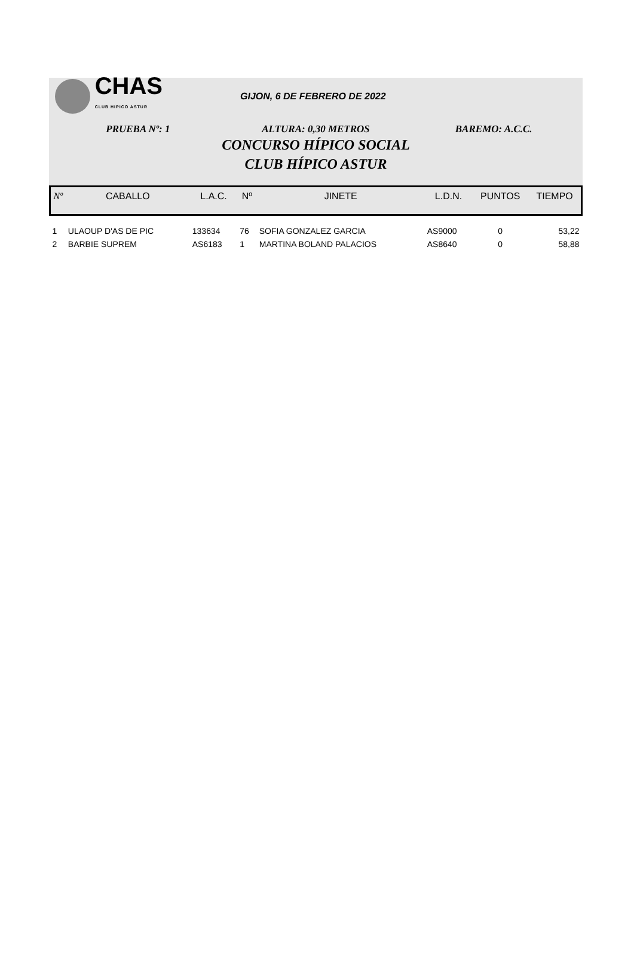CHAS
CLUB HIPICO ASTUR
GIJON, 6 DE FEBRERO DE 2022
PRUEBA Nº: 1 ALTURA: 0,30 METROS BAREMO: A.C.C.
CONCURSO HÍPICO SOCIAL
CLUB HÍPICO ASTUR
| Nº | CABALLO | L.A.C. | Nº | JINETE | L.D.N. | PUNTOS | TIEMPO |
| --- | --- | --- | --- | --- | --- | --- | --- |
| 1 | ULAOUP D'AS DE PIC | 133634 | 76 | SOFIA GONZALEZ GARCIA | AS9000 | 0 | 53,22 |
| 2 | BARBIE SUPREM | AS6183 | 1 | MARTINA BOLAND PALACIOS | AS8640 | 0 | 58,88 |